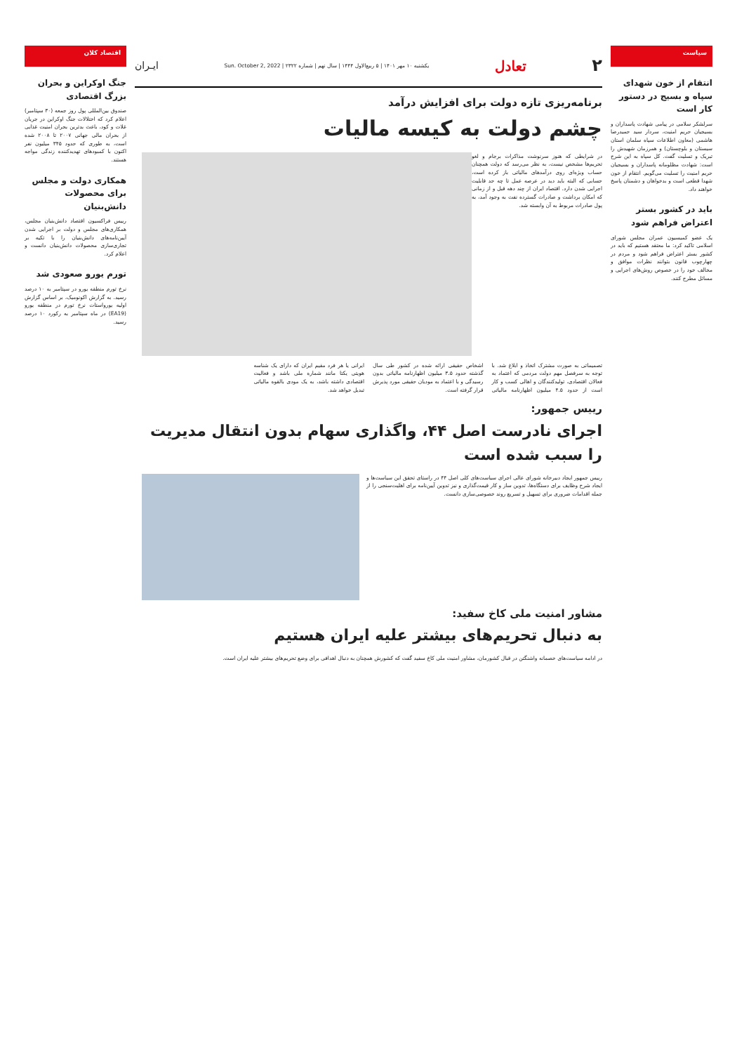سیاست
انتقام از خون شهدای سپاه و بسیج در دستور کار است
سرلشکر سلامی در پیامی شهادت پاسداران و بسیجیان حریم امنیت، سردار سید حمیدرضا هاشمی (معاون اطلاعات سپاه سلمان استان سیستان و بلوچستان) و همرزمان شهیدش را تبریک و تسلیت گفت. کل سپاه به این شرح است: شهادت مظلومانه پاسداران و بسیجیان حریم امنیت را تسلیت می‌گویم. انتقام از خون شهدا قطعی است و بدخواهان و دشمنان پاسخ خواهند داد.
باید در کشور بستر اعتراض فراهم شود
یک عضو کمیسیون عمران مجلس شورای اسلامی تاکید کرد: ما معتقد هستیم که باید در کشور بستر اعتراض فراهم شود و مردم در چهارچوب قانون بتوانند نظرات موافق و مخالف خود را در خصوص روش‌های اجرایی و مسائل مطرح کنند.
۲ تعادل یکشنبه ۱۰ مهر ۱۴۰۱ | ۵ ربیع‌الاول ۱۴۴۴ | سال نهم | شماره ۲۳۲۲ | Sun. October 2, 2022 ایـران
برنامه‌ریزی تازه دولت برای افزایش درآمد
چشم دولت به کیسه مالیات
در شرایطی که هنوز سرنوشت مذاکرات برجام و لغو تحریم‌ها مشخص نیست، به نظر می‌رسد که دولت همچنان حساب ویژه‌ای روی درآمدهای مالیاتی باز کرده است، حسابی که البته باید دید در عرصه عمل تا چه حد قابلیت اجرایی شدن دارد. اقتصاد ایران از چند دهه قبل و از زمانی که امکان برداشت و صادرات گسترده نفت به وجود آمد، به پول صادرات مربوط به آن وابسته شد.
تصمیماتی به صورت مشترک اتخاذ و ابلاغ شد. با توجه به سرفصل مهم دولت مردمی که اعتماد به فعالان اقتصادی، تولیدکنندگان و اهالی کسب و کار است از حدود ۴.۵ میلیون اظهارنامه مالیاتی اشخاص حقیقی ارائه شده در کشور طی سال گذشته حدود ۳.۵ میلیون اظهارنامه مالیاتی بدون رسیدگی و با اعتماد به مودیان حقیقی مورد پذیرش قرار گرفته است.
ایرانی یا هر فرد مقیم ایران که دارای یک شناسه هویتی یکتا مانند شماره ملی باشد و فعالیت اقتصادی داشته باشد، به یک مودی بالقوه مالیاتی تبدیل خواهد شد.
رییس جمهور:
اجرای نادرست اصل ۴۴، واگذاری سهام بدون انتقال مدیریت را سبب شده است
رییس جمهور ایجاد دبیرخانه شورای عالی اجرای سیاست‌های کلی اصل ۴۴ در راستای تحقق این سیاست‌ها و ایجاد شرح وظایف برای دستگاه‌ها، تدوین ساز و کار قیمت‌گذاری و نیز تدوین آیین‌نامه برای اهلیت‌سنجی را از جمله اقدامات ضروری برای تسهیل و تسریع روند خصوصی‌سازی دانست.
مشاور امنیت ملی کاخ سفید:
به دنبال تحریم‌های بیشتر علیه ایران هستیم
در ادامه سیاست‌های خصمانه واشنگتن در قبال کشورمان، مشاور امنیت ملی کاخ سفید گفت که کشورش همچنان به دنبال اهدافی برای وضع تحریم‌های بیشتر علیه ایران است.
اقتصاد کلان
جنگ اوکراین و بحران بزرگ اقتصادی
صندوق بین‌المللی پول روز جمعه (۳۰ سپتامبر) اعلام کرد که اختلالات جنگ اوکراین در جریان غلات و کود، باعث بدترین بحران امنیت غذایی از بحران مالی جهانی ۲۰۰۷ تا ۲۰۰۸ شده است، به طوری که حدود ۳۴۵ میلیون نفر اکنون با کمبودهای تهدیدکننده زندگی مواجه هستند.
همکاری دولت و مجلس برای محصولات دانش‌بنیان
رییس فراکسیون اقتصاد دانش‌بنیان مجلس، همکاری‌های مجلس و دولت بر اجرایی شدن آیین‌نامه‌های دانش‌بنیان را با تکیه بر تجاری‌سازی محصولات دانش‌بنیان دانست و اعلام کرد.
تورم یورو صعودی شد
نرخ تورم منطقه یورو در سپتامبر به ۱۰ درصد رسید. به گزارش اکونومیک، بر اساس گزارش اولیه یورواستات نرخ تورم در منطقه یورو (EA19) در ماه سپتامبر به رکورد ۱۰ درصد رسید.